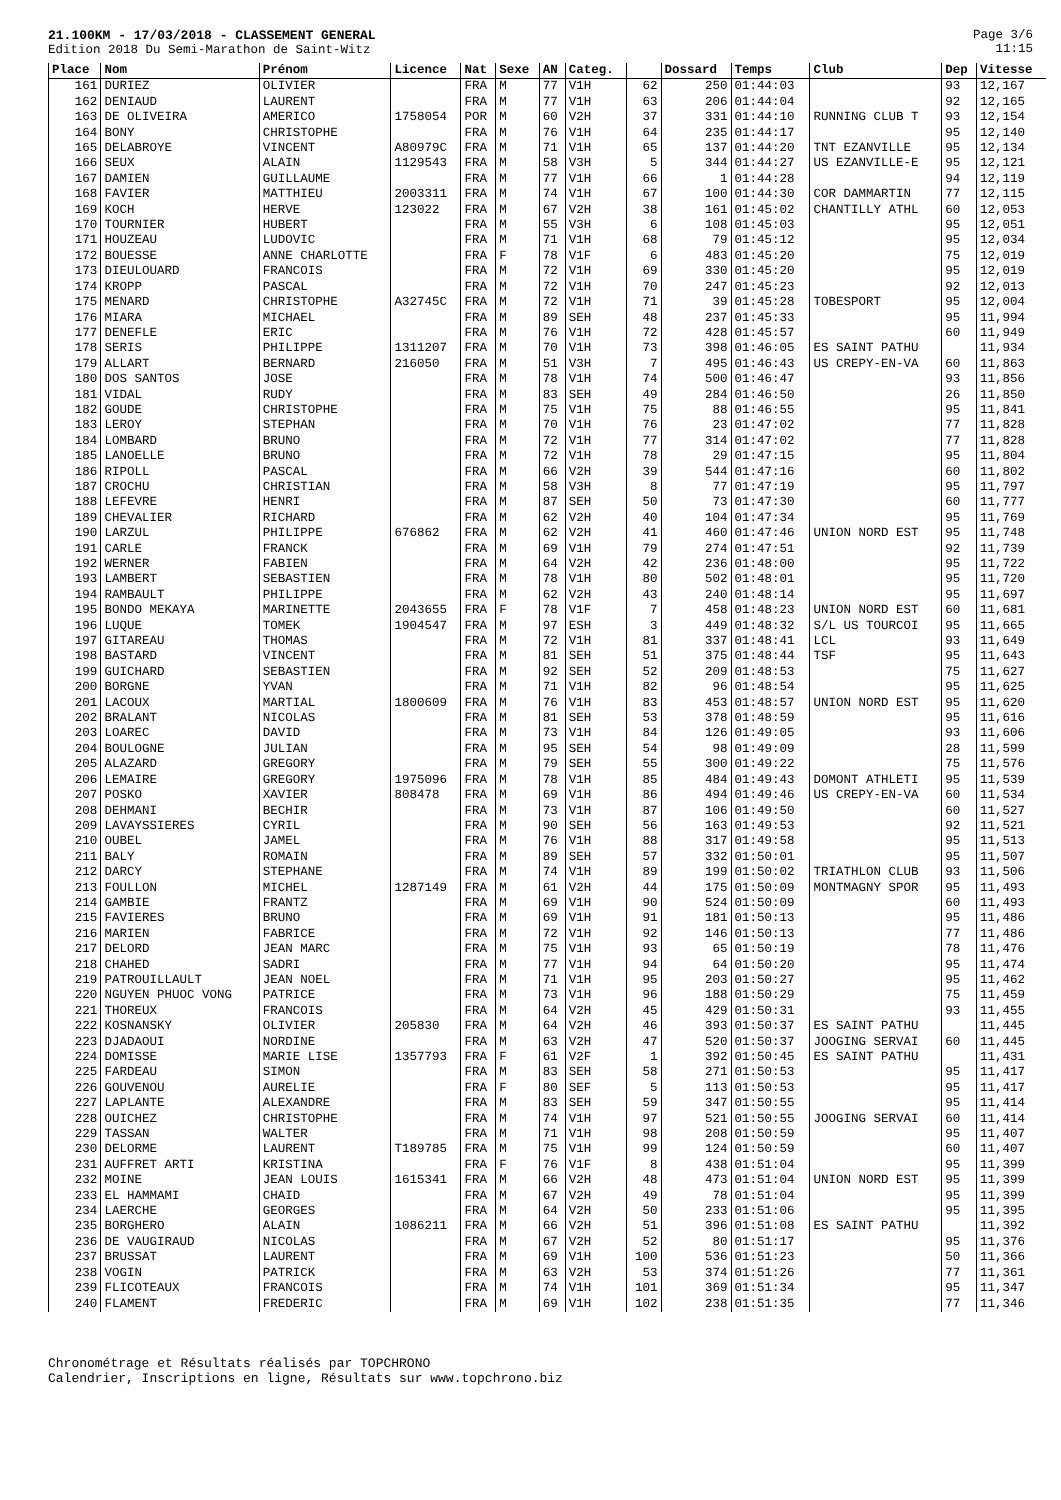21.100KM - 17/03/2018 - CLASSEMENT GENERAL
Edition 2018 Du Semi-Marathon de Saint-Witz
Page 3/6
11:15
| Place | Nom | Prénom | Licence | Nat | Sexe | AN | Categ. | | Dossard | Temps | Club | Dep | Vitesse |
| --- | --- | --- | --- | --- | --- | --- | --- | --- | --- | --- | --- | --- | --- |
| 161 | DURIEZ | OLIVIER | | FRA | M | 77 | V1H | 62 | 250 | 01:44:03 | | 93 | 12,167 |
| 162 | DENIAUD | LAURENT | | FRA | M | 77 | V1H | 63 | 206 | 01:44:04 | | 92 | 12,165 |
| 163 | DE OLIVEIRA | AMERICO | 1758054 | POR | M | 60 | V2H | 37 | 331 | 01:44:10 | RUNNING CLUB T | 93 | 12,154 |
| 164 | BONY | CHRISTOPHE | | FRA | M | 76 | V1H | 64 | 235 | 01:44:17 | | 95 | 12,140 |
| 165 | DELABROYE | VINCENT | A80979C | FRA | M | 71 | V1H | 65 | 137 | 01:44:20 | TNT EZANVILLE | 95 | 12,134 |
| 166 | SEUX | ALAIN | 1129543 | FRA | M | 58 | V3H | 5 | 344 | 01:44:27 | US EZANVILLE-E | 95 | 12,121 |
| 167 | DAMIEN | GUILLAUME | | FRA | M | 77 | V1H | 66 | 1 | 01:44:28 | | 94 | 12,119 |
| 168 | FAVIER | MATTHIEU | 2003311 | FRA | M | 74 | V1H | 67 | 100 | 01:44:30 | COR DAMMARTIN | 77 | 12,115 |
| 169 | KOCH | HERVE | 123022 | FRA | M | 67 | V2H | 38 | 161 | 01:45:02 | CHANTILLY ATHL | 60 | 12,053 |
| 170 | TOURNIER | HUBERT | | FRA | M | 55 | V3H | 6 | 108 | 01:45:03 | | 95 | 12,051 |
| 171 | HOUZEAU | LUDOVIC | | FRA | M | 71 | V1H | 68 | 79 | 01:45:12 | | 95 | 12,034 |
| 172 | BOUESSE | ANNE CHARLOTTE | | FRA | F | 78 | V1F | 6 | 483 | 01:45:20 | | 75 | 12,019 |
| 173 | DIEULOUARD | FRANCOIS | | FRA | M | 72 | V1H | 69 | 330 | 01:45:20 | | 95 | 12,019 |
| 174 | KROPP | PASCAL | | FRA | M | 72 | V1H | 70 | 247 | 01:45:23 | | 92 | 12,013 |
| 175 | MENARD | CHRISTOPHE | A32745C | FRA | M | 72 | V1H | 71 | 39 | 01:45:28 | TOBESPORT | 95 | 12,004 |
| 176 | MIARA | MICHAEL | | FRA | M | 89 | SEH | 48 | 237 | 01:45:33 | | 95 | 11,994 |
| 177 | DENEFLE | ERIC | | FRA | M | 76 | V1H | 72 | 428 | 01:45:57 | | 60 | 11,949 |
| 178 | SERIS | PHILIPPE | 1311207 | FRA | M | 70 | V1H | 73 | 398 | 01:46:05 | ES SAINT PATHU | | 11,934 |
| 179 | ALLART | BERNARD | 216050 | FRA | M | 51 | V3H | 7 | 495 | 01:46:43 | US CREPY-EN-VA | 60 | 11,863 |
| 180 | DOS SANTOS | JOSE | | FRA | M | 78 | V1H | 74 | 500 | 01:46:47 | | 93 | 11,856 |
| 181 | VIDAL | RUDY | | FRA | M | 83 | SEH | 49 | 284 | 01:46:50 | | 26 | 11,850 |
| 182 | GOUDE | CHRISTOPHE | | FRA | M | 75 | V1H | 75 | 88 | 01:46:55 | | 95 | 11,841 |
| 183 | LEROY | STEPHAN | | FRA | M | 70 | V1H | 76 | 23 | 01:47:02 | | 77 | 11,828 |
| 184 | LOMBARD | BRUNO | | FRA | M | 72 | V1H | 77 | 314 | 01:47:02 | | 77 | 11,828 |
| 185 | LANOELLE | BRUNO | | FRA | M | 72 | V1H | 78 | 29 | 01:47:15 | | 95 | 11,804 |
| 186 | RIPOLL | PASCAL | | FRA | M | 66 | V2H | 39 | 544 | 01:47:16 | | 60 | 11,802 |
| 187 | CROCHU | CHRISTIAN | | FRA | M | 58 | V3H | 8 | 77 | 01:47:19 | | 95 | 11,797 |
| 188 | LEFEVRE | HENRI | | FRA | M | 87 | SEH | 50 | 73 | 01:47:30 | | 60 | 11,777 |
| 189 | CHEVALIER | RICHARD | | FRA | M | 62 | V2H | 40 | 104 | 01:47:34 | | 95 | 11,769 |
| 190 | LARZUL | PHILIPPE | 676862 | FRA | M | 62 | V2H | 41 | 460 | 01:47:46 | UNION NORD EST | 95 | 11,748 |
| 191 | CARLE | FRANCK | | FRA | M | 69 | V1H | 79 | 274 | 01:47:51 | | 92 | 11,739 |
| 192 | WERNER | FABIEN | | FRA | M | 64 | V2H | 42 | 236 | 01:48:00 | | 95 | 11,722 |
| 193 | LAMBERT | SEBASTIEN | | FRA | M | 78 | V1H | 80 | 502 | 01:48:01 | | 95 | 11,720 |
| 194 | RAMBAULT | PHILIPPE | | FRA | M | 62 | V2H | 43 | 240 | 01:48:14 | | 95 | 11,697 |
| 195 | BONDO MEKAYA | MARINETTE | 2043655 | FRA | F | 78 | V1F | 7 | 458 | 01:48:23 | UNION NORD EST | 60 | 11,681 |
| 196 | LUQUE | TOMEK | 1904547 | FRA | M | 97 | ESH | 3 | 449 | 01:48:32 | S/L US TOURCOI | 95 | 11,665 |
| 197 | GITAREAU | THOMAS | | FRA | M | 72 | V1H | 81 | 337 | 01:48:41 | LCL | 93 | 11,649 |
| 198 | BASTARD | VINCENT | | FRA | M | 81 | SEH | 51 | 375 | 01:48:44 | TSF | 95 | 11,643 |
| 199 | GUICHARD | SEBASTIEN | | FRA | M | 92 | SEH | 52 | 209 | 01:48:53 | | 75 | 11,627 |
| 200 | BORGNE | YVAN | | FRA | M | 71 | V1H | 82 | 96 | 01:48:54 | | 95 | 11,625 |
| 201 | LACOUX | MARTIAL | 1800609 | FRA | M | 76 | V1H | 83 | 453 | 01:48:57 | UNION NORD EST | 95 | 11,620 |
| 202 | BRALANT | NICOLAS | | FRA | M | 81 | SEH | 53 | 378 | 01:48:59 | | 95 | 11,616 |
| 203 | LOAREC | DAVID | | FRA | M | 73 | V1H | 84 | 126 | 01:49:05 | | 93 | 11,606 |
| 204 | BOULOGNE | JULIAN | | FRA | M | 95 | SEH | 54 | 98 | 01:49:09 | | 28 | 11,599 |
| 205 | ALAZARD | GREGORY | | FRA | M | 79 | SEH | 55 | 300 | 01:49:22 | | 75 | 11,576 |
| 206 | LEMAIRE | GREGORY | 1975096 | FRA | M | 78 | V1H | 85 | 484 | 01:49:43 | DOMONT ATHLETI | 95 | 11,539 |
| 207 | POSKO | XAVIER | 808478 | FRA | M | 69 | V1H | 86 | 494 | 01:49:46 | US CREPY-EN-VA | 60 | 11,534 |
| 208 | DEHMANI | BECHIR | | FRA | M | 73 | V1H | 87 | 106 | 01:49:50 | | 60 | 11,527 |
| 209 | LAVAYSSIERES | CYRIL | | FRA | M | 90 | SEH | 56 | 163 | 01:49:53 | | 92 | 11,521 |
| 210 | OUBEL | JAMEL | | FRA | M | 76 | V1H | 88 | 317 | 01:49:58 | | 95 | 11,513 |
| 211 | BALY | ROMAIN | | FRA | M | 89 | SEH | 57 | 332 | 01:50:01 | | 95 | 11,507 |
| 212 | DARCY | STEPHANE | | FRA | M | 74 | V1H | 89 | 199 | 01:50:02 | TRIATHLON CLUB | 93 | 11,506 |
| 213 | FOULLON | MICHEL | 1287149 | FRA | M | 61 | V2H | 44 | 175 | 01:50:09 | MONTMAGNY SPOR | 95 | 11,493 |
| 214 | GAMBIE | FRANTZ | | FRA | M | 69 | V1H | 90 | 524 | 01:50:09 | | 60 | 11,493 |
| 215 | FAVIERES | BRUNO | | FRA | M | 69 | V1H | 91 | 181 | 01:50:13 | | 95 | 11,486 |
| 216 | MARIEN | FABRICE | | FRA | M | 72 | V1H | 92 | 146 | 01:50:13 | | 77 | 11,486 |
| 217 | DELORD | JEAN MARC | | FRA | M | 75 | V1H | 93 | 65 | 01:50:19 | | 78 | 11,476 |
| 218 | CHAHED | SADRI | | FRA | M | 77 | V1H | 94 | 64 | 01:50:20 | | 95 | 11,474 |
| 219 | PATROUILLAULT | JEAN NOEL | | FRA | M | 71 | V1H | 95 | 203 | 01:50:27 | | 95 | 11,462 |
| 220 | NGUYEN PHUOC VONG | PATRICE | | FRA | M | 73 | V1H | 96 | 188 | 01:50:29 | | 75 | 11,459 |
| 221 | THOREUX | FRANCOIS | | FRA | M | 64 | V2H | 45 | 429 | 01:50:31 | | 93 | 11,455 |
| 222 | KOSNANSKY | OLIVIER | 205830 | FRA | M | 64 | V2H | 46 | 393 | 01:50:37 | ES SAINT PATHU | | 11,445 |
| 223 | DJADAOUI | NORDINE | | FRA | M | 63 | V2H | 47 | 520 | 01:50:37 | JOOGING SERVAI | 60 | 11,445 |
| 224 | DOMISSE | MARIE LISE | 1357793 | FRA | F | 61 | V2F | 1 | 392 | 01:50:45 | ES SAINT PATHU | | 11,431 |
| 225 | FARDEAU | SIMON | | FRA | M | 83 | SEH | 58 | 271 | 01:50:53 | | 95 | 11,417 |
| 226 | GOUVENOU | AURELIE | | FRA | F | 80 | SEF | 5 | 113 | 01:50:53 | | 95 | 11,417 |
| 227 | LAPLANTE | ALEXANDRE | | FRA | M | 83 | SEH | 59 | 347 | 01:50:55 | | 95 | 11,414 |
| 228 | OUICHEZ | CHRISTOPHE | | FRA | M | 74 | V1H | 97 | 521 | 01:50:55 | JOOGING SERVAI | 60 | 11,414 |
| 229 | TASSAN | WALTER | | FRA | M | 71 | V1H | 98 | 208 | 01:50:59 | | 95 | 11,407 |
| 230 | DELORME | LAURENT | T189785 | FRA | M | 75 | V1H | 99 | 124 | 01:50:59 | | 60 | 11,407 |
| 231 | AUFFRET ARTI | KRISTINA | | FRA | F | 76 | V1F | 8 | 438 | 01:51:04 | | 95 | 11,399 |
| 232 | MOINE | JEAN LOUIS | 1615341 | FRA | M | 66 | V2H | 48 | 473 | 01:51:04 | UNION NORD EST | 95 | 11,399 |
| 233 | EL HAMMAMI | CHAID | | FRA | M | 67 | V2H | 49 | 78 | 01:51:04 | | 95 | 11,399 |
| 234 | LAERCHE | GEORGES | | FRA | M | 64 | V2H | 50 | 233 | 01:51:06 | | 95 | 11,395 |
| 235 | BORGHERO | ALAIN | 1086211 | FRA | M | 66 | V2H | 51 | 396 | 01:51:08 | ES SAINT PATHU | | 11,392 |
| 236 | DE VAUGIRAUD | NICOLAS | | FRA | M | 67 | V2H | 52 | 80 | 01:51:17 | | 95 | 11,376 |
| 237 | BRUSSAT | LAURENT | | FRA | M | 69 | V1H | 100 | 536 | 01:51:23 | | 50 | 11,366 |
| 238 | VOGIN | PATRICK | | FRA | M | 63 | V2H | 53 | 374 | 01:51:26 | | 77 | 11,361 |
| 239 | FLICOTEAUX | FRANCOIS | | FRA | M | 74 | V1H | 101 | 369 | 01:51:34 | | 95 | 11,347 |
| 240 | FLAMENT | FREDERIC | | FRA | M | 69 | V1H | 102 | 238 | 01:51:35 | | 77 | 11,346 |
Chronométrage et Résultats réalisés par TOPCHRONO
Calendrier, Inscriptions en ligne, Résultats sur www.topchrono.biz